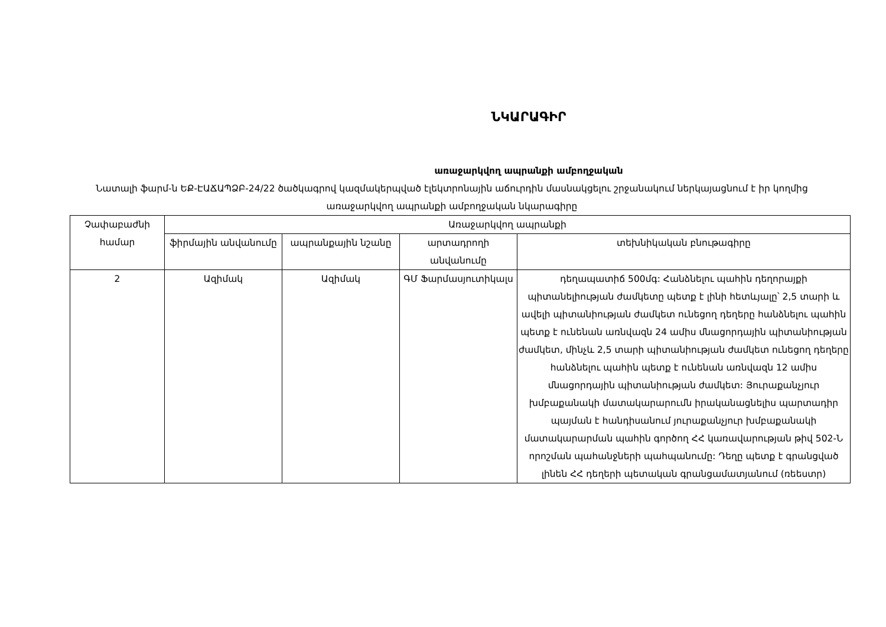ՆԿԱՐԱԳԻՐ
առաջարկվող ապրանքի ամբողջական
Նատալի ֆարմ-ն ԵՔ-ԷԱՃԱՊՁԲ-24/22 ծածկագրով կազմակերպված էլեկտրոնային աճուրդին մասնակցելու շրջանակում ներկայացնում է իր կողմից առաջարկվող ապրանքի ամբողջական նկարագիրը
| Չափաբաժնի համար | Առաջարկվող ապրանքի | | | |
| --- | --- | --- | --- | --- |
| | ֆիրմային անվանումը | ապրանքային նշանը | արտադրողի անվանումը | տեխնիկական բնութագիրը |
| 2 | Ազիմակ | Ազիմակ | ԳՄ Ֆարմասյուտիկալս | դեղապատիճ 500մգ: Հանձնելու պահին դեղորայքի պիտանելիության ժամկետը պետք է լինի հետևյալը՝ 2,5 տարի և ավելի պիտանիության ժամկետ ունեցող դեղերը հանձնելու պահին պետք է ունենան առնվազն 24 ամիս մնացորդային պիտանիության ժամկետ, մինչև 2,5 տարի պիտանիության ժամկետ ունեցող դեղերը հանձնելու պահին պետք է ունենան առնվազն 12 ամիս մնացորդային պիտանիության ժամկետ: Յուրաքանչյուր խմբաքանակի մատակարարումն իրականացնելիս պարտադիր պայման է հանդիսանում յուրաքանչյուր խմբաքանակի մատակարարման պահին գործող ՀՀ կառավարության թիվ 502-Ն որոշման պահանջների պահպանումը: Դեղը պետք է գրանցված լինեն ՀՀ դեղերի պետական գրանցամատյանում (ռեեստր) |